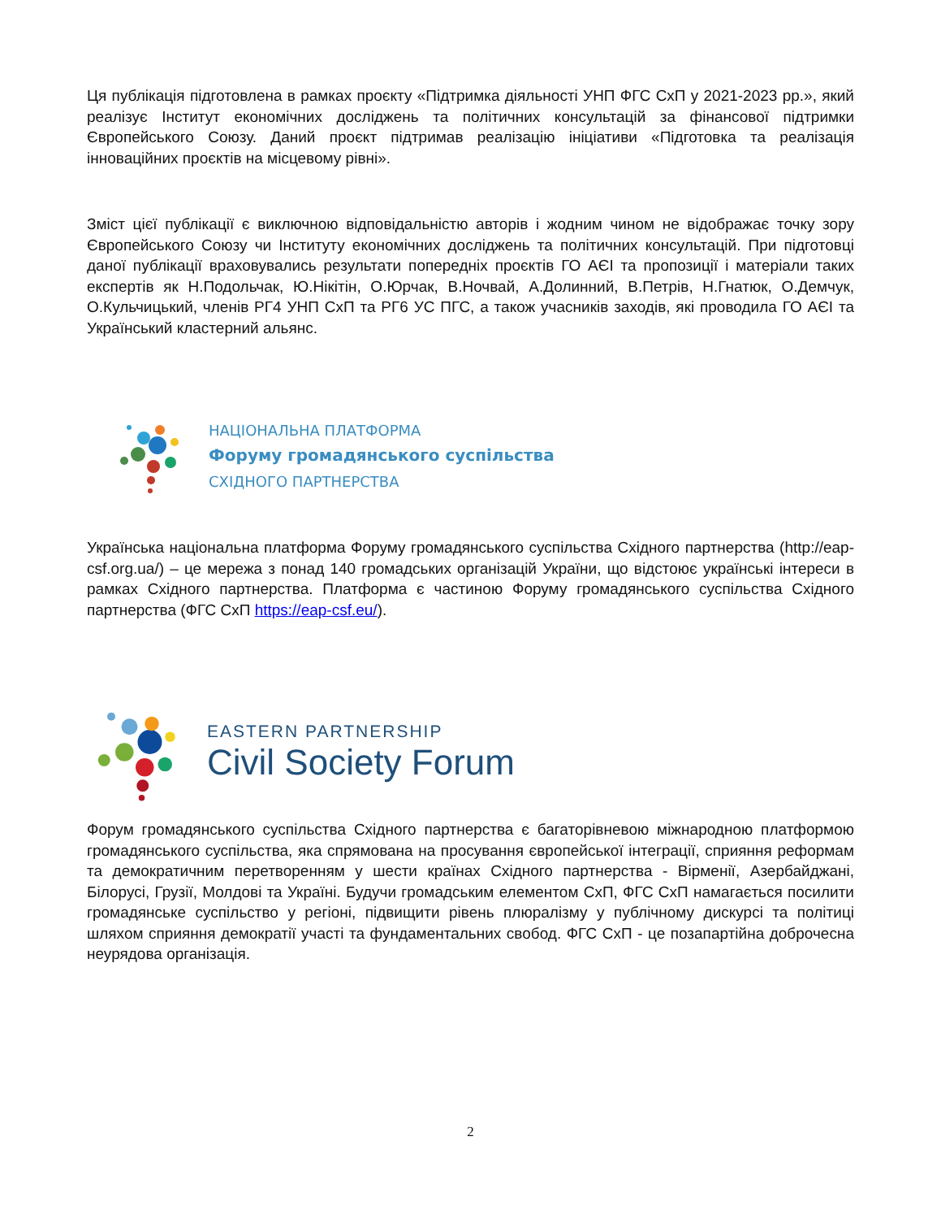Ця публікація підготовлена в рамках проєкту «Підтримка діяльності УНП ФГС СхП у 2021-2023 рр.», який реалізує Інститут економічних досліджень та політичних консультацій за фінансової підтримки Європейського Союзу. Даний проєкт підтримав реалізацію ініціативи «Підготовка та реалізація інноваційних проєктів на місцевому рівні».
Зміст цієї публікації є виключною відповідальністю авторів і жодним чином не відображає точку зору Європейського Союзу чи Інституту економічних досліджень та політичних консультацій. При підготовці даної публікації враховувались результати попередніх проєктів ГО АЄІ та пропозиції і матеріали таких експертів як Н.Подольчак, Ю.Нікітін, О.Юрчак, В.Ночвай, А.Долинний, В.Петрів, Н.Гнатюк, О.Демчук, О.Кульчицький, членів РГ4 УНП СхП та РГ6 УС ПГС, а також учасників заходів, які проводила ГО АЄІ та Український кластерний альянс.
НАЦІОНАЛЬНА ПЛАТФОРМА
Форуму громадянського суспільства
СХІДНОГО ПАРТНЕРСТВА
Українська національна платформа Форуму громадянського суспільства Східного партнерства (http://eap-csf.org.ua/) – це мережа з понад 140 громадських організацій України, що відстоює українські інтереси в рамках Східного партнерства. Платформа є частиною Форуму громадянського суспільства Східного партнерства (ФГС СхП https://eap-csf.eu/).
EASTERN PARTNERSHIP
Civil Society Forum
Форум громадянського суспільства Східного партнерства є багаторівневою міжнародною платформою громадянського суспільства, яка спрямована на просування європейської інтеграції, сприяння реформам та демократичним перетворенням у шести країнах Східного партнерства - Вірменії, Азербайджані, Білорусі, Грузії, Молдові та Україні. Будучи громадським елементом СхП, ФГС СхП намагається посилити громадянське суспільство у регіоні, підвищити рівень плюралізму у публічному дискурсі та політиці шляхом сприяння демократії участі та фундаментальних свобод. ФГС СхП - це позапартійна доброчесна неурядова організація.
2